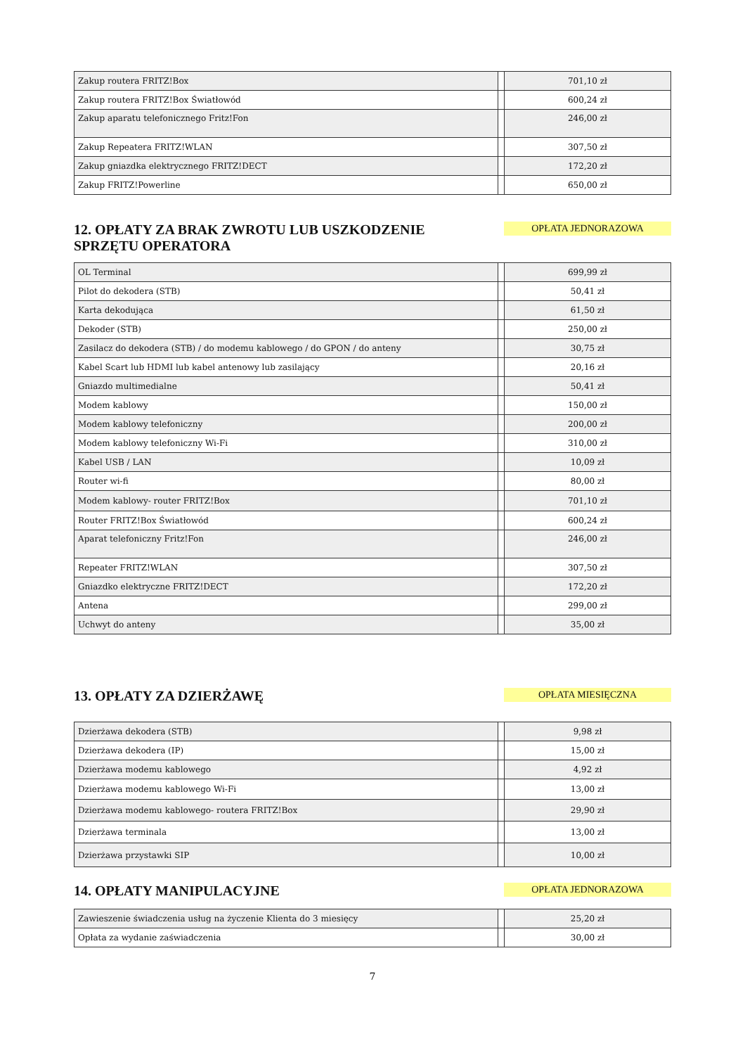| Zakup routera FRITZ!Box | | 701,10 zł |
| Zakup routera FRITZ!Box Światłowód | | 600,24 zł |
| Zakup aparatu telefonicznego Fritz!Fon | | 246,00 zł |
| Zakup Repeatera FRITZ!WLAN | | 307,50 zł |
| Zakup gniazdka elektrycznego FRITZ!DECT | | 172,20 zł |
| Zakup FRITZ!Powerline | | 650,00 zł |
12. OPŁATY ZA BRAK ZWROTU LUB USZKODZENIE
SPRZĘTU OPERATORA
OPŁATA JEDNORAZOWA
| OL Terminal | | 699,99 zł |
| Pilot do dekodera (STB) | | 50,41 zł |
| Karta dekodująca | | 61,50 zł |
| Dekoder (STB) | | 250,00 zł |
| Zasilacz do dekodera (STB) / do modemu kablowego / do GPON / do anteny | | 30,75 zł |
| Kabel Scart lub HDMI lub kabel antenowy lub zasilający | | 20,16 zł |
| Gniazdo multimedialne | | 50,41 zł |
| Modem kablowy | | 150,00 zł |
| Modem kablowy telefoniczny | | 200,00 zł |
| Modem kablowy telefoniczny Wi-Fi | | 310,00 zł |
| Kabel USB / LAN | | 10,09 zł |
| Router wi-fi | | 80,00 zł |
| Modem kablowy- router FRITZ!Box | | 701,10 zł |
| Router FRITZ!Box Światłowód | | 600,24 zł |
| Aparat telefoniczny Fritz!Fon | | 246,00 zł |
| Repeater FRITZ!WLAN | | 307,50 zł |
| Gniazdko elektryczne FRITZ!DECT | | 172,20 zł |
| Antena | | 299,00 zł |
| Uchwyt do anteny | | 35,00 zł |
13. OPŁATY ZA DZIERŻAWĘ
OPŁATA MIESIĘCZNA
| Dzierżawa dekodera (STB) | | 9,98 zł |
| Dzierżawa dekodera (IP) | | 15,00 zł |
| Dzierżawa modemu kablowego | | 4,92 zł |
| Dzierżawa modemu kablowego Wi-Fi | | 13,00 zł |
| Dzierżawa modemu kablowego- routera FRITZ!Box | | 29,90 zł |
| Dzierżawa terminala | | 13,00 zł |
| Dzierżawa przystawki SIP | | 10,00 zł |
14. OPŁATY MANIPULACYJNE
OPŁATA JEDNORAZOWA
| Zawieszenie świadczenia usług na życzenie Klienta do 3 miesięcy | | 25,20 zł |
| Opłata za wydanie zaświadczenia | | 30,00 zł |
7